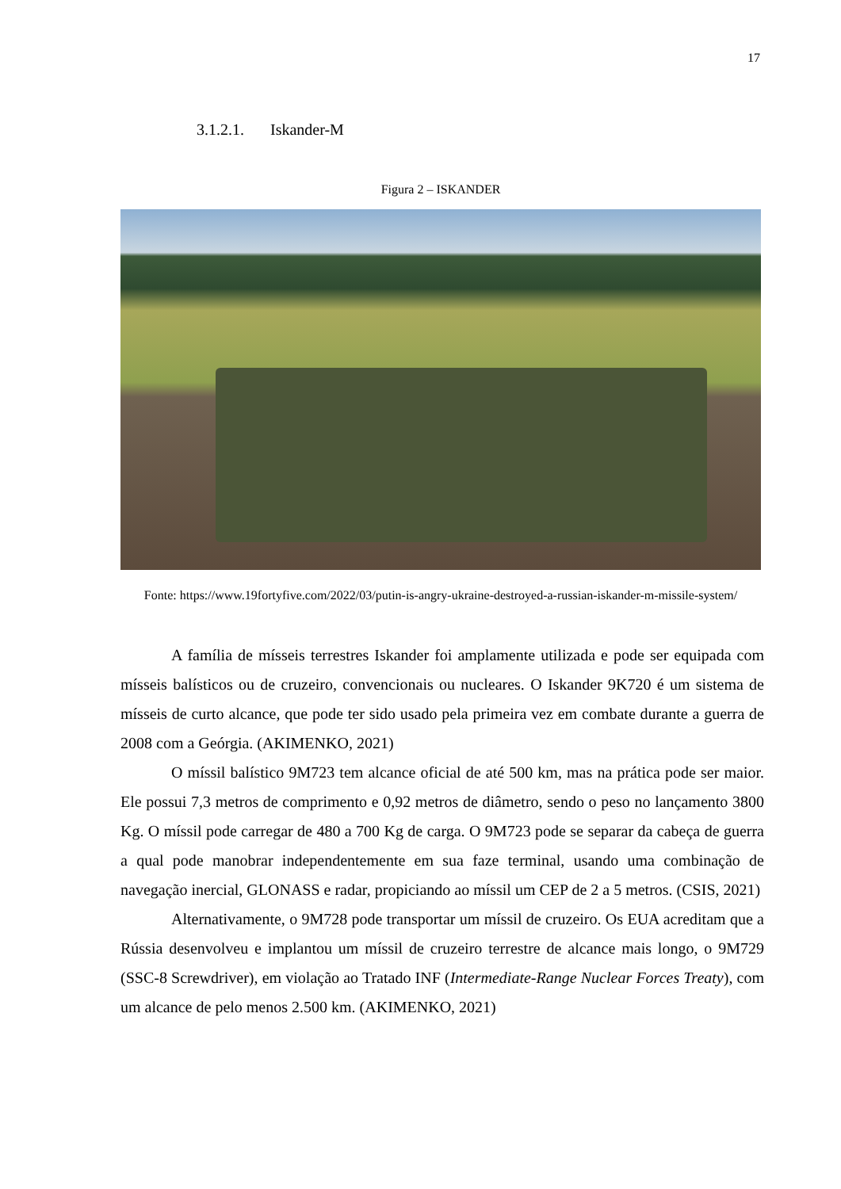17
3.1.2.1. Iskander-M
Figura 2 – ISKANDER
Fonte: https://www.19fortyfive.com/2022/03/putin-is-angry-ukraine-destroyed-a-russian-iskander-m-missile-system/
A família de mísseis terrestres Iskander foi amplamente utilizada e pode ser equipada com mísseis balísticos ou de cruzeiro, convencionais ou nucleares. O Iskander 9K720 é um sistema de mísseis de curto alcance, que pode ter sido usado pela primeira vez em combate durante a guerra de 2008 com a Geórgia. (AKIMENKO, 2021)
O míssil balístico 9M723 tem alcance oficial de até 500 km, mas na prática pode ser maior. Ele possui 7,3 metros de comprimento e 0,92 metros de diâmetro, sendo o peso no lançamento 3800 Kg. O míssil pode carregar de 480 a 700 Kg de carga. O 9M723 pode se separar da cabeça de guerra a qual pode manobrar independentemente em sua faze terminal, usando uma combinação de navegação inercial, GLONASS e radar, propiciando ao míssil um CEP de 2 a 5 metros. (CSIS, 2021)
Alternativamente, o 9M728 pode transportar um míssil de cruzeiro. Os EUA acreditam que a Rússia desenvolveu e implantou um míssil de cruzeiro terrestre de alcance mais longo, o 9M729 (SSC-8 Screwdriver), em violação ao Tratado INF (Intermediate-Range Nuclear Forces Treaty), com um alcance de pelo menos 2.500 km. (AKIMENKO, 2021)